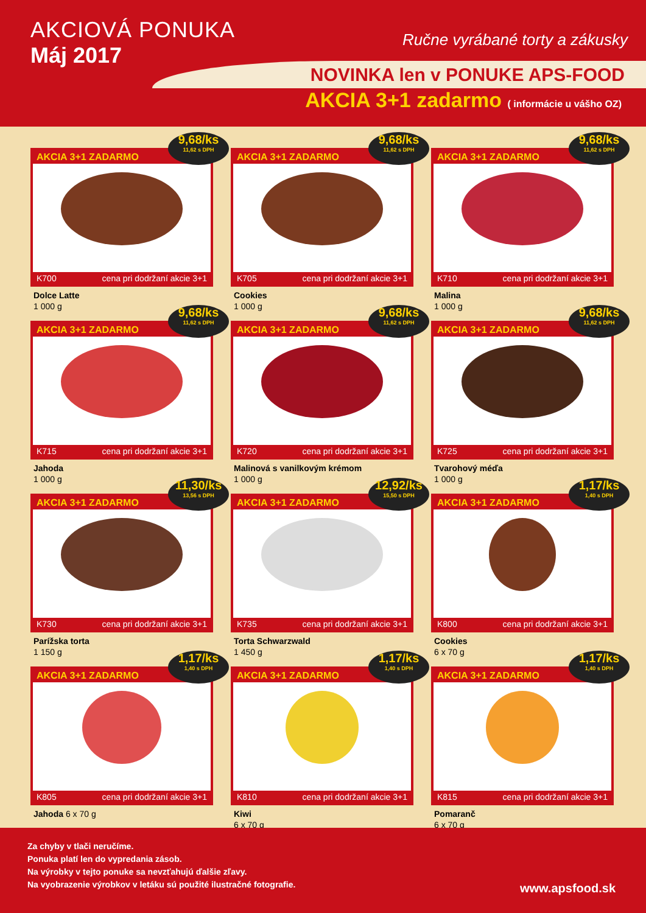AKCIOVÁ PONUKA
Máj 2017
Ručne vyrábané torty a zákusky
NOVINKA len v PONUKE APS-FOOD
AKCIA 3+1 zadarmo ( informácie u vášho OZ)
AKCIA 3+1 ZADARMO
9,68/ks
11,62 s DPH
K700 cena pri dodržaní akcie 3+1
Dolce Latte
1 000 g
AKCIA 3+1 ZADARMO
9,68/ks
11,62 s DPH
K705 cena pri dodržaní akcie 3+1
Cookies
1 000 g
AKCIA 3+1 ZADARMO
9,68/ks
11,62 s DPH
K710 cena pri dodržaní akcie 3+1
Malina
1 000 g
AKCIA 3+1 ZADARMO
9,68/ks
11,62 s DPH
K715 cena pri dodržaní akcie 3+1
Jahoda
1 000 g
AKCIA 3+1 ZADARMO
9,68/ks
11,62 s DPH
K720 cena pri dodržaní akcie 3+1
Malinová s vanilkovým krémom
1 000 g
AKCIA 3+1 ZADARMO
9,68/ks
11,62 s DPH
K725 cena pri dodržaní akcie 3+1
Tvarohový méďa
1 000 g
AKCIA 3+1 ZADARMO
11,30/ks
13,56 s DPH
K730 cena pri dodržaní akcie 3+1
Parížska torta
1 150 g
AKCIA 3+1 ZADARMO
12,92/ks
15,50 s DPH
K735 cena pri dodržaní akcie 3+1
Torta Schwarzwald
1 450 g
AKCIA 3+1 ZADARMO
1,17/ks
1,40 s DPH
K800 cena pri dodržaní akcie 3+1
Cookies
6 x 70 g
AKCIA 3+1 ZADARMO
1,17/ks
1,40 s DPH
K805 cena pri dodržaní akcie 3+1
Jahoda 6 x 70 g
AKCIA 3+1 ZADARMO
1,17/ks
1,40 s DPH
K810 cena pri dodržaní akcie 3+1
Kiwi
6 x 70 g
AKCIA 3+1 ZADARMO
1,17/ks
1,40 s DPH
K815 cena pri dodržaní akcie 3+1
Pomaranč
6 x 70 g
Za chyby v tlači neručíme.
Ponuka platí len do vypredania zásob.
Na výrobky v tejto ponuke sa nevzťahujú ďalšie zľavy.
Na vyobrazenie výrobkov v letáku sú použité ilustračné fotografie.
www.apsfood.sk